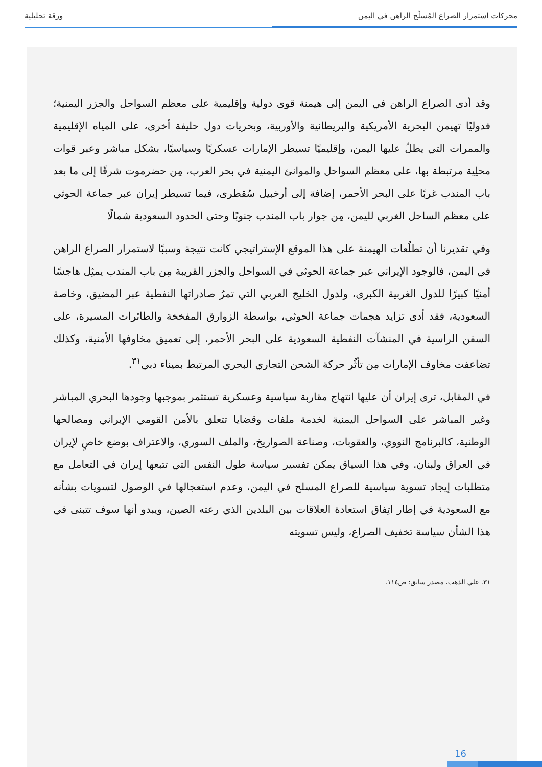محركات استمرار الصراع المُسلّح الراهن في اليمن ورقة تحليلية
وقد أدى الصراع الراهن في اليمن إلى هيمنة قوى دولية وإقليمية على معظم السواحل والجزر اليمنية؛ فدوليًا تهيمن البحرية الأمريكية والبريطانية والأوربية، وبحريات دول حليفة أخرى، على المياه الإقليمية والممرات التي يطلُ عليها اليمن، وإقليميًا تسيطر الإمارات عسكريًا وسياسيًا، بشكل مباشر وعبر قوات محلِية مرتبطة بها، على معظم السواحل والموانئ اليمنية في بحر العرب، مِن حضرموت شرقًا إلى ما بعد باب المندب غربًا على البحر الأحمر، إضافة إلى أرخبيل سُقطرى، فيما تسيطر إيران عبر جماعة الحوثي على معظم الساحل الغربي لليمن، مِن جوار باب المندب جنوبًا وحتى الحدود السعودية شمالًا
وفي تقديرنا أن تطلُعات الهيمنة على هذا الموقع الإستراتيجي كانت نتيجة وسببًا لاستمرار الصراع الراهن في اليمن، فالوجود الإيراني عبر جماعة الحوثي في السواحل والجزر القريبة مِن باب المندب يمثِل هاجسًا أمنيًا كبيرًا للدول الغربية الكبرى، ولدول الخليج العربي التي تمرُ صادراتها النفطية عبر المضيق، وخاصة السعودية، فقد أدى تزايد هجمات جماعة الحوثي، بواسطة الزوارق المفخخة والطائرات المسيرة، على السفن الراسية في المنشآت النفطية السعودية على البحر الأحمر، إلى تعميق مخاوفها الأمنية، وكذلك تضاعفت مخاوف الإمارات مِن تأثُر حركة الشحن التجاري البحري المرتبط بميناء دبي<sup>٣١</sup>.
في المقابل، ترى إيران أن عليها انتهاج مقاربة سياسية وعسكرية تستثمر بموجبها وجودها البحري المباشر وغير المباشر على السواحل اليمنية لخدمة ملفات وقضايا تتعلق بالأمن القومي الإيراني ومصالحها الوطنية، كالبرنامج النووي، والعقوبات، وصناعة الصواريخ، والملف السوري، والاعتراف بوضع خاصٍ لإيران في العراق ولبنان. وفي هذا السياق يمكن تفسير سياسة طول النفس التي تتبعها إيران في التعامل مع متطلبات إيجاد تسوية سياسية للصراع المسلح في اليمن، وعدم استعجالها في الوصول لتسويات بشأنه مع السعودية في إطار اتِفاق استعادة العلاقات بين البلدين الذي رعته الصين، ويبدو أنها سوف تتبنى في هذا الشأن سياسة تخفيف الصراع، وليس تسويته
٣١. علي الذهب، مصدر سابق: ص١١٤.
16